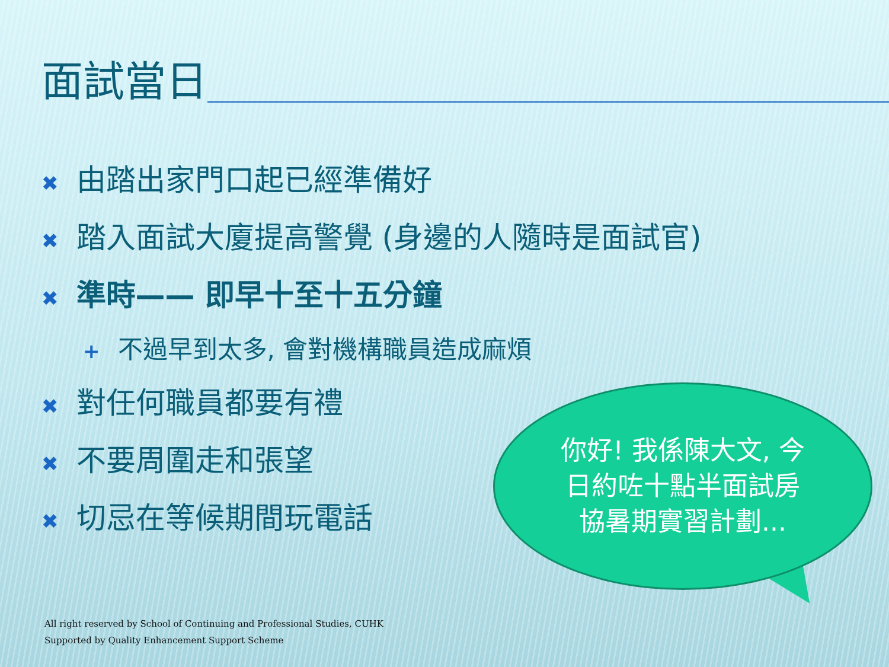面試當日
✖ 由踏出家門口起已經準備好
✖ 踏入面試大廈提高警覺 (身邊的人隨時是面試官)
✖ 準時—— 即早十至十五分鐘
+ 不過早到太多, 會對機構職員造成麻煩
✖ 對任何職員都要有禮
✖ 不要周圍走和張望
✖ 切忌在等候期間玩電話
你好! 我係陳大文, 今日約咗十點半面試房協暑期實習計劃...
All right reserved by School of Continuing and Professional Studies, CUHK
Supported by Quality Enhancement Support Scheme